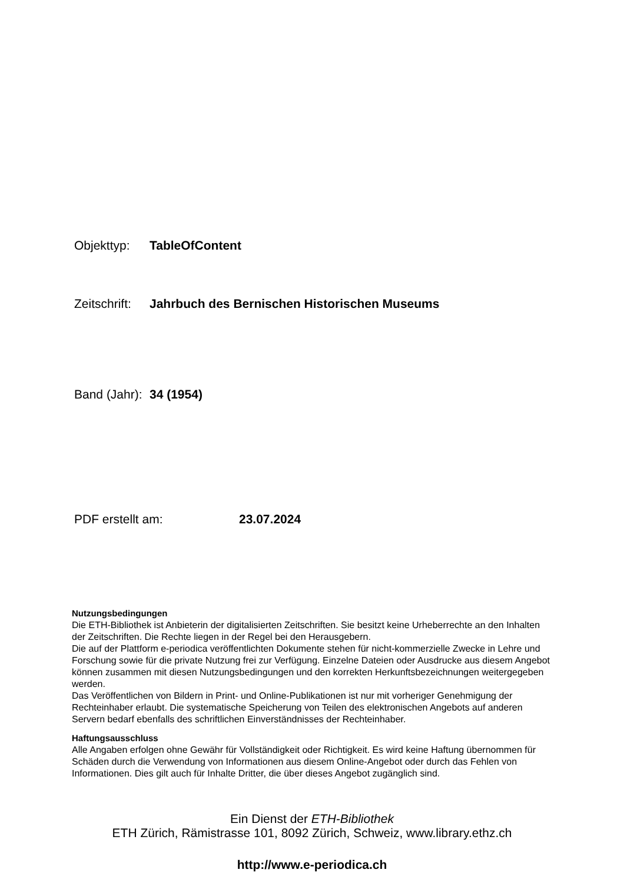Objekttyp: TableOfContent
Zeitschrift: Jahrbuch des Bernischen Historischen Museums
Band (Jahr): 34 (1954)
PDF erstellt am: 23.07.2024
Nutzungsbedingungen
Die ETH-Bibliothek ist Anbieterin der digitalisierten Zeitschriften. Sie besitzt keine Urheberrechte an den Inhalten der Zeitschriften. Die Rechte liegen in der Regel bei den Herausgebern.
Die auf der Plattform e-periodica veröffentlichten Dokumente stehen für nicht-kommerzielle Zwecke in Lehre und Forschung sowie für die private Nutzung frei zur Verfügung. Einzelne Dateien oder Ausdrucke aus diesem Angebot können zusammen mit diesen Nutzungsbedingungen und den korrekten Herkunftsbezeichnungen weitergegeben werden.
Das Veröffentlichen von Bildern in Print- und Online-Publikationen ist nur mit vorheriger Genehmigung der Rechteinhaber erlaubt. Die systematische Speicherung von Teilen des elektronischen Angebots auf anderen Servern bedarf ebenfalls des schriftlichen Einverständnisses der Rechteinhaber.
Haftungsausschluss
Alle Angaben erfolgen ohne Gewähr für Vollständigkeit oder Richtigkeit. Es wird keine Haftung übernommen für Schäden durch die Verwendung von Informationen aus diesem Online-Angebot oder durch das Fehlen von Informationen. Dies gilt auch für Inhalte Dritter, die über dieses Angebot zugänglich sind.
Ein Dienst der ETH-Bibliothek
ETH Zürich, Rämistrasse 101, 8092 Zürich, Schweiz, www.library.ethz.ch
http://www.e-periodica.ch